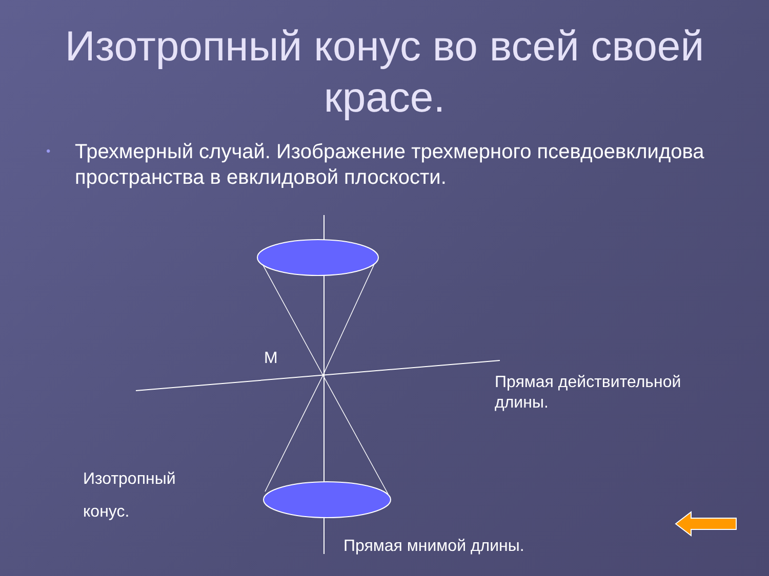Изотропный конус во всей своей красе.
• Трехмерный случай. Изображение трехмерного псевдоевклидова пространства в евклидовой плоскости.
M
Прямая действительной
длины.
Изотропный
конус.
Прямая мнимой длины.